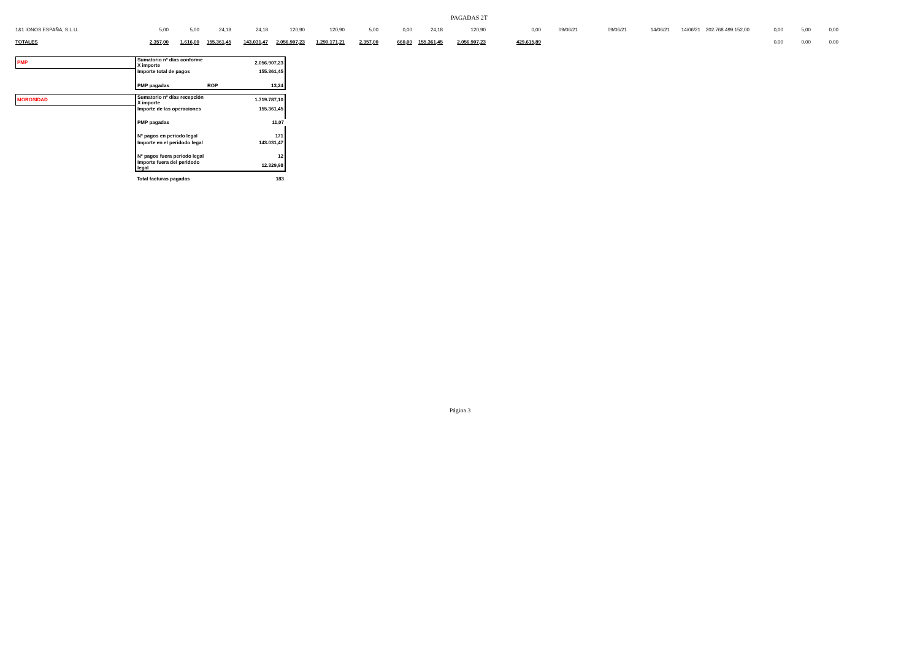PAGADAS 2T
| 1&1 IONOS ESPAÑA, S.L.U. | 5,00 | 5,00 | 24,18 | 24,18 | 120,90 | 120,90 | 5,00 | 0,00 | 24,18 | 120,90 | 0,00 | 09/06/21 | 09/06/21 | 14/06/21 | 14/06/21 | 202.768.499.152,00 | 0,00 | 5,00 | 0,00 |
| TOTALES | 2.357,00 | 1.616,00 | 155.361,45 | 143.031,47 | 2.056.907,23 | 1.290.171,21 | 2.357,00 | 660,00 | 155.361,45 | 2.056.907,23 | 429.615,89 | | | | | | 0,00 | 0,00 | 0,00 |
| PMP | Sumatorio nº días conforme X importe | | 2.056.907,23 |
| | Importe total de pagos | | 155.361,45 |
| | PMP pagadas | ROP | 13,24 |
| MOROSIDAD | Sumatorio nº días recepción X importe | | 1.719.787,10 |
| | Importe de las operaciones | | 155.361,45 |
| | PMP pagadas | | 11,07 |
| | Nº pagos en periodo legal | | 171 |
| | Importe en el peridodo legal | | 143.031,47 |
| | Nº pagos fuera periodo legal | | 12 |
| | Importe fuera del peridodo legal | | 12.329,98 |
| | Total facturas pagadas | | 183 |
Página 3